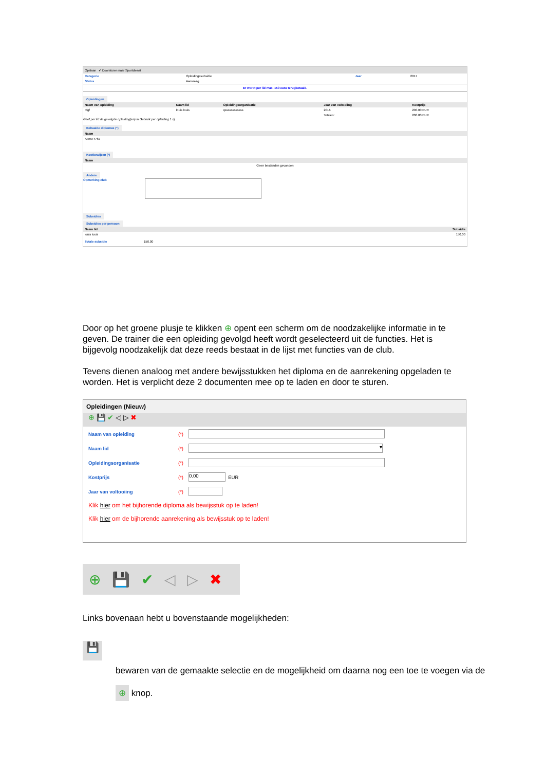Opslaan ✔ Doorsturen naar Sportdienst
| Categorie | Opleidingssubsidie | Jaar | 2017 |
| Status | Aanvraag | | |
Er wordt per lid max. 150 euro terugbetaald.
Opleidingen
| Naam van opleiding | Naam lid | Opleidingsorganisatie | Jaar van voltooiing | Kostprijs |
| --- | --- | --- | --- | --- |
| dfgf | louis louis | qssssssssssss | 2016 | 200.00 EUR |
| | | | Totalen: | 200.00 EUR |
Geef per lid de gevolgde opleiding(en) in.Gebruik per opleiding 1 rij.
Behaalde diplomas (*)
| Naam |
| --- |
| Attest 4767 |
Kostbewijzen (*)
| Naam |
| --- |
| Geen bestanden gevonden |
Andere
Opmerking club
Subsidies
Subsidies per persoon
| Naam lid | Subsidie |
| --- | --- |
| louis louis | 150.00 |
Totale subsidie 150.00
Door op het groene plusje te klikken ⊕ opent een scherm om de noodzakelijke informatie in te geven. De trainer die een opleiding gevolgd heeft wordt geselecteerd uit de functies. Het is bijgevolg noodzakelijk dat deze reeds bestaat in de lijst met functies van de club.
Tevens dienen analoog met andere bewijsstukken het diploma en de aanrekening opgeladen te worden. Het is verplicht deze 2 documenten mee op te laden en door te sturen.
Opleidingen (Nieuw)
⊕ 💾 ✔ ◁ ▷ ✖
Naam van opleiding (*)
Naam lid (*)
▾
Opleidingsorganisatie (*)
Kostprijs (*)
0.00
EUR
Jaar van voltooiing (*)
Klik hier om het bijhorende diploma als bewijsstuk op te laden!
Klik hier om de bijhorende aanrekening als bewijsstuk op te laden!
⊕ 💾 ✔ ◁ ▷ ✖
Links bovenaan hebt u bovenstaande mogelijkheden:
💾
bewaren van de gemaakte selectie en de mogelijkheid om daarna nog een toe te voegen via de ⊕ knop.